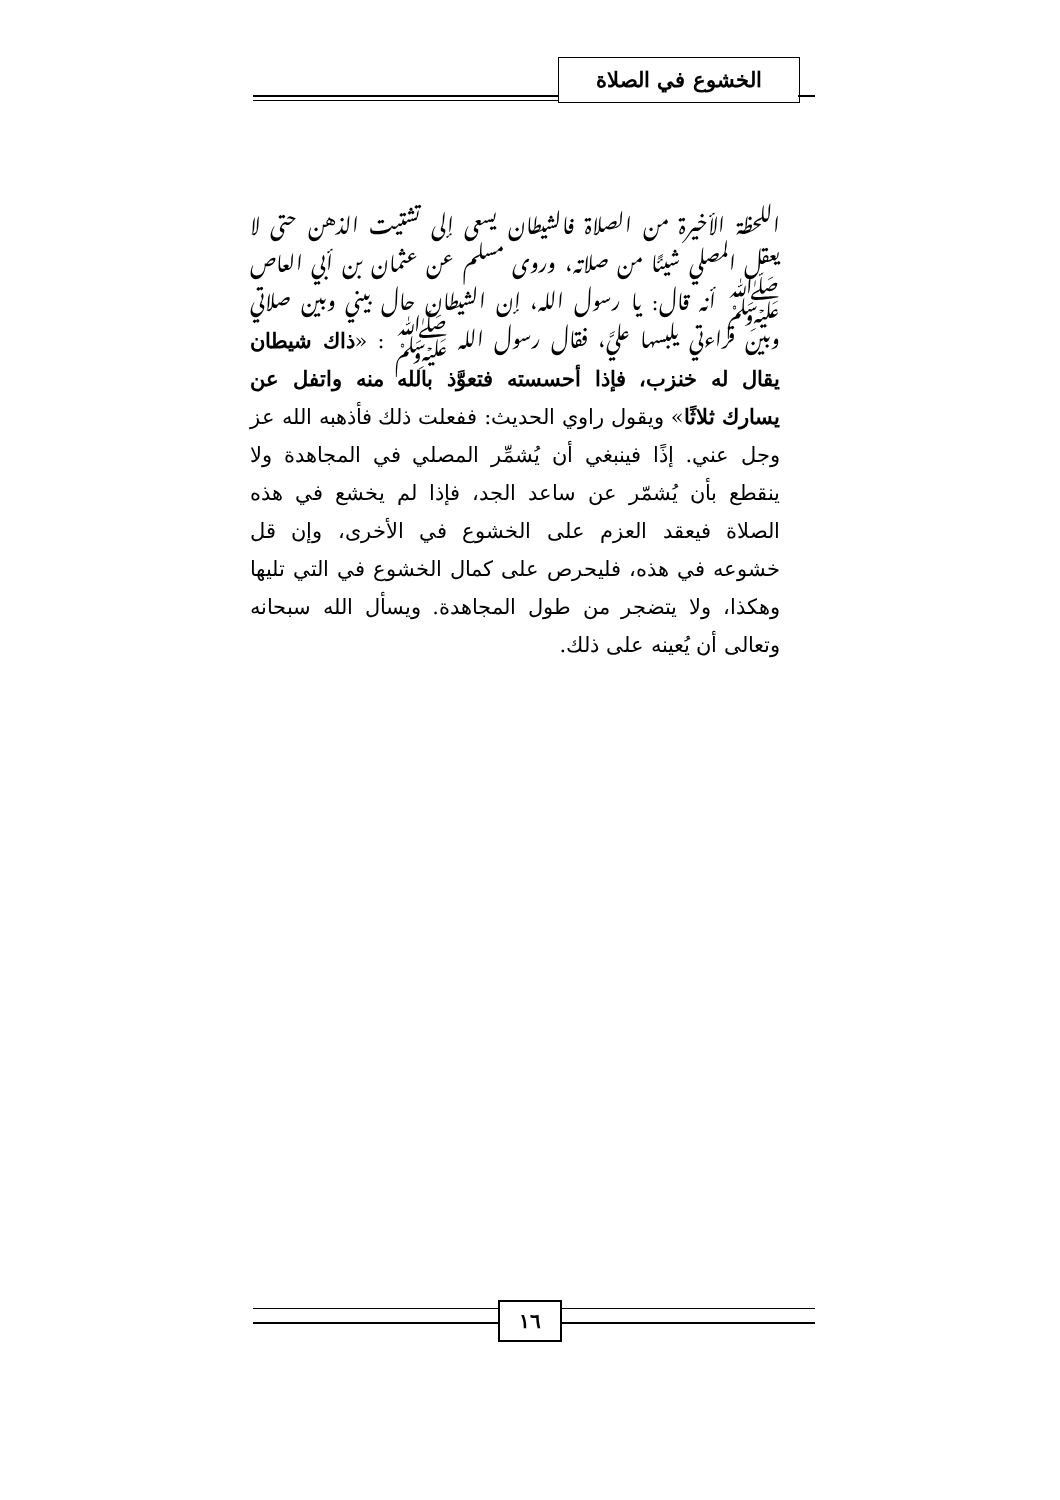الخشوع في الصلاة
اللحظة الأخيرة من الصلاة فالشيطان يسعى إلى تشتيت الذهن حتى لا يعقل المصلي شيئًا من صلاته، وروى مسلم عن عثمان بن أبي العاص ﷺ أنه قال: يا رسول الله، إن الشيطان حال بيني وبين صلاتي وبين قراءتي يلبسها عليَّ، فقال رسول الله ﷺ : «ذاك شيطان يقال له خنزب، فإذا أحسسته فتعوَّذ بالله منه واتفل عن يسارك ثلاثًا» ويقول راوي الحديث: ففعلت ذلك فأذهبه الله عز وجل عني. إذًا فينبغي أن يُشمِّر المصلي في المجاهدة ولا ينقطع بأن يُشمّر عن ساعد الجد، فإذا لم يخشع في هذه الصلاة فيعقد العزم على الخشوع في الأخرى، وإن قل خشوعه في هذه، فليحرص على كمال الخشوع في التي تليها وهكذا، ولا يتضجر من طول المجاهدة. ويسأل الله سبحانه وتعالى أن يُعينه على ذلك.
١٦